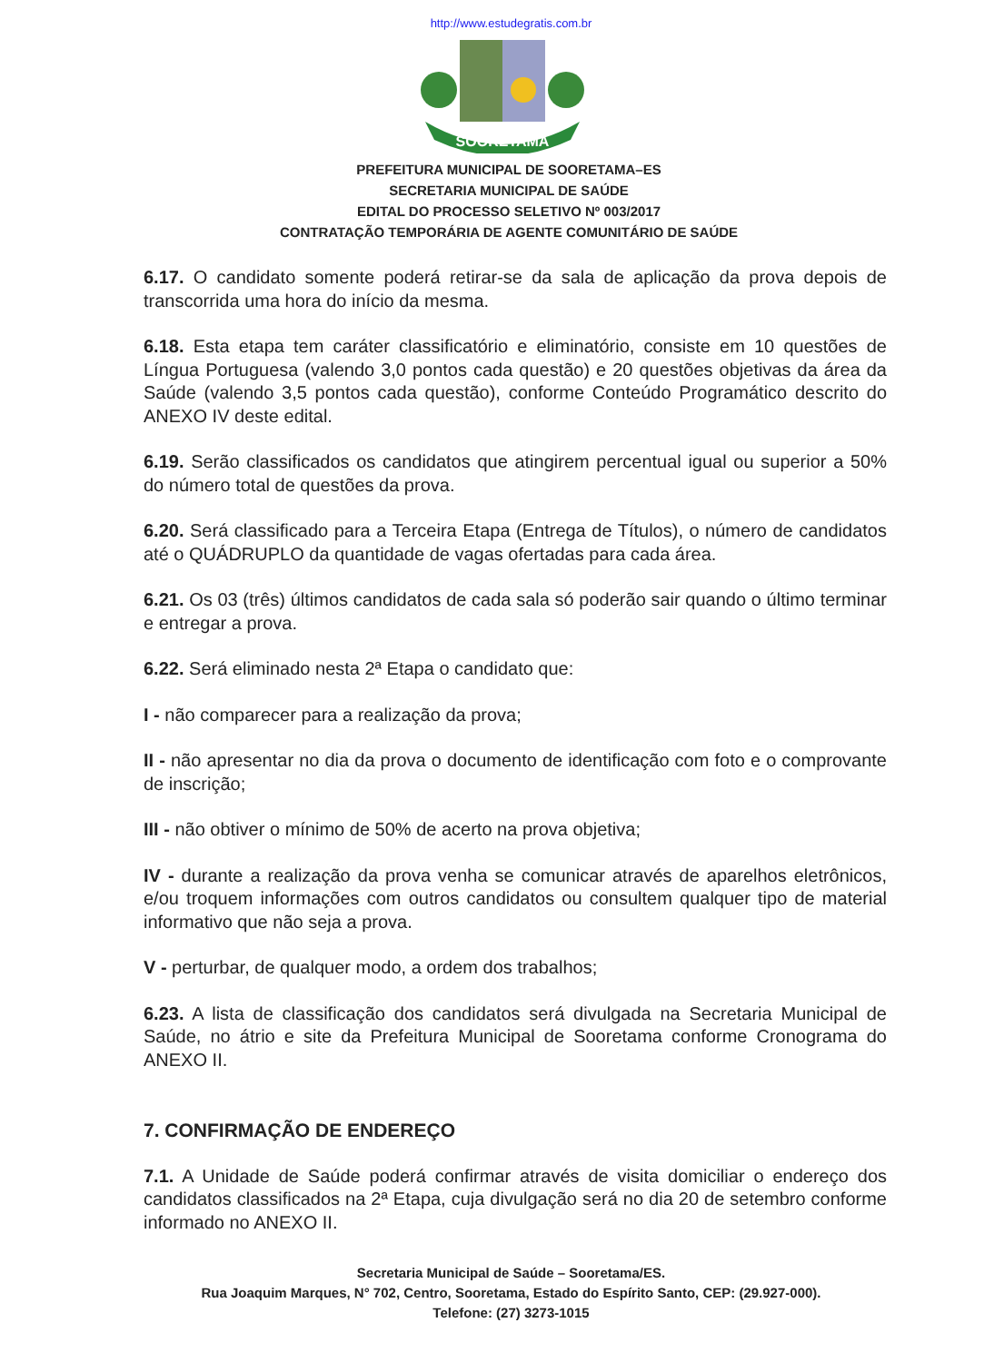http://www.estudegratis.com.br
SOORETAMA
PREFEITURA MUNICIPAL DE SOORETAMA–ES
SECRETARIA MUNICIPAL DE SAÚDE
EDITAL DO PROCESSO SELETIVO Nº 003/2017
CONTRATAÇÃO TEMPORÁRIA DE AGENTE COMUNITÁRIO DE SAÚDE
6.17. O candidato somente poderá retirar-se da sala de aplicação da prova depois de transcorrida uma hora do início da mesma.
6.18. Esta etapa tem caráter classificatório e eliminatório, consiste em 10 questões de Língua Portuguesa (valendo 3,0 pontos cada questão) e 20 questões objetivas da área da Saúde (valendo 3,5 pontos cada questão), conforme Conteúdo Programático descrito do ANEXO IV deste edital.
6.19. Serão classificados os candidatos que atingirem percentual igual ou superior a 50% do número total de questões da prova.
6.20. Será classificado para a Terceira Etapa (Entrega de Títulos), o número de candidatos até o QUÁDRUPLO da quantidade de vagas ofertadas para cada área.
6.21. Os 03 (três) últimos candidatos de cada sala só poderão sair quando o último terminar e entregar a prova.
6.22. Será eliminado nesta 2ª Etapa o candidato que:
I - não comparecer para a realização da prova;
II - não apresentar no dia da prova o documento de identificação com foto e o comprovante de inscrição;
III - não obtiver o mínimo de 50% de acerto na prova objetiva;
IV - durante a realização da prova venha se comunicar através de aparelhos eletrônicos, e/ou troquem informações com outros candidatos ou consultem qualquer tipo de material informativo que não seja a prova.
V - perturbar, de qualquer modo, a ordem dos trabalhos;
6.23. A lista de classificação dos candidatos será divulgada na Secretaria Municipal de Saúde, no átrio e site da Prefeitura Municipal de Sooretama conforme Cronograma do ANEXO II.
7. CONFIRMAÇÃO DE ENDEREÇO
7.1. A Unidade de Saúde poderá confirmar através de visita domiciliar o endereço dos candidatos classificados na 2ª Etapa, cuja divulgação será no dia 20 de setembro conforme informado no ANEXO II.
Secretaria Municipal de Saúde – Sooretama/ES.
Rua Joaquim Marques, N° 702, Centro, Sooretama, Estado do Espírito Santo, CEP: (29.927-000).
Telefone: (27) 3273-1015